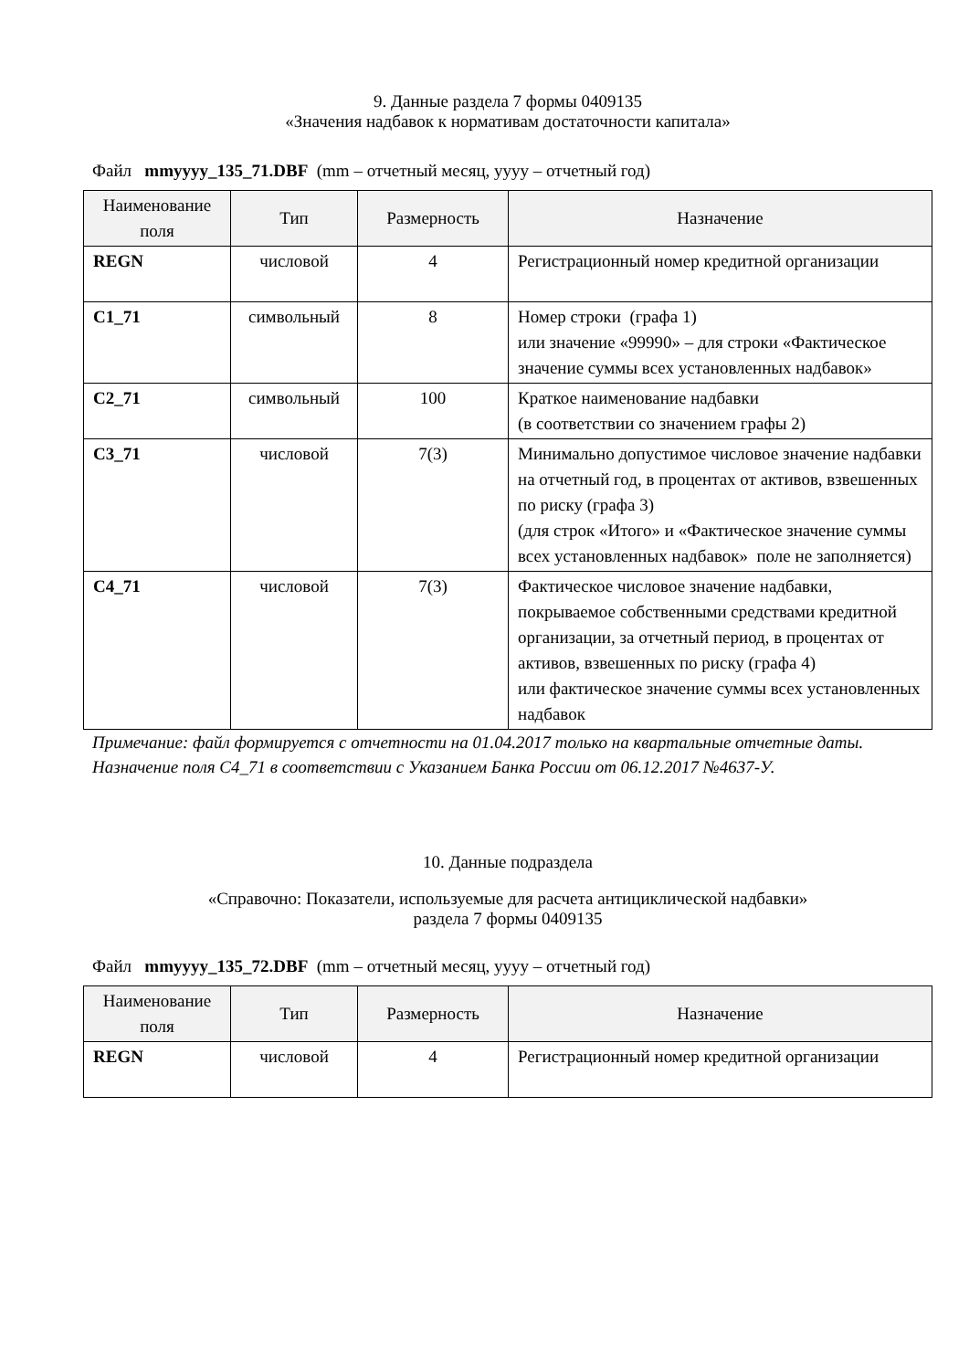9. Данные раздела 7 формы 0409135
«Значения надбавок к нормативам достаточности капитала»
Файл mmyyyy_135_71.DBF (mm – отчетный месяц, yyyy – отчетный год)
| Наименование поля | Тип | Размерность | Назначение |
| --- | --- | --- | --- |
| REGN | числовой | 4 | Регистрационный номер кредитной организации |
| C1_71 | символьный | 8 | Номер строки (графа 1) или значение «99990» – для строки «Фактическое значение суммы всех установленных надбавок» |
| C2_71 | символьный | 100 | Краткое наименование надбавки (в соответствии со значением графы 2) |
| C3_71 | числовой | 7(3) | Минимально допустимое числовое значение надбавки на отчетный год, в процентах от активов, взвешенных по риску (графа 3) (для строк «Итого» и «Фактическое значение суммы всех установленных надбавок» поле не заполняется) |
| C4_71 | числовой | 7(3) | Фактическое числовое значение надбавки, покрываемое собственными средствами кредитной организации, за отчетный период, в процентах от активов, взвешенных по риску (графа 4) или фактическое значение суммы всех установленных надбавок |
Примечание: файл формируется с отчетности на 01.04.2017 только на квартальные отчетные даты. Назначение поля C4_71 в соответствии с Указанием Банка России от 06.12.2017 №4637-У.
10. Данные подраздела
«Справочно: Показатели, используемые для расчета антициклической надбавки»
раздела 7 формы 0409135
Файл mmyyyy_135_72.DBF (mm – отчетный месяц, yyyy – отчетный год)
| Наименование поля | Тип | Размерность | Назначение |
| --- | --- | --- | --- |
| REGN | числовой | 4 | Регистрационный номер кредитной организации |